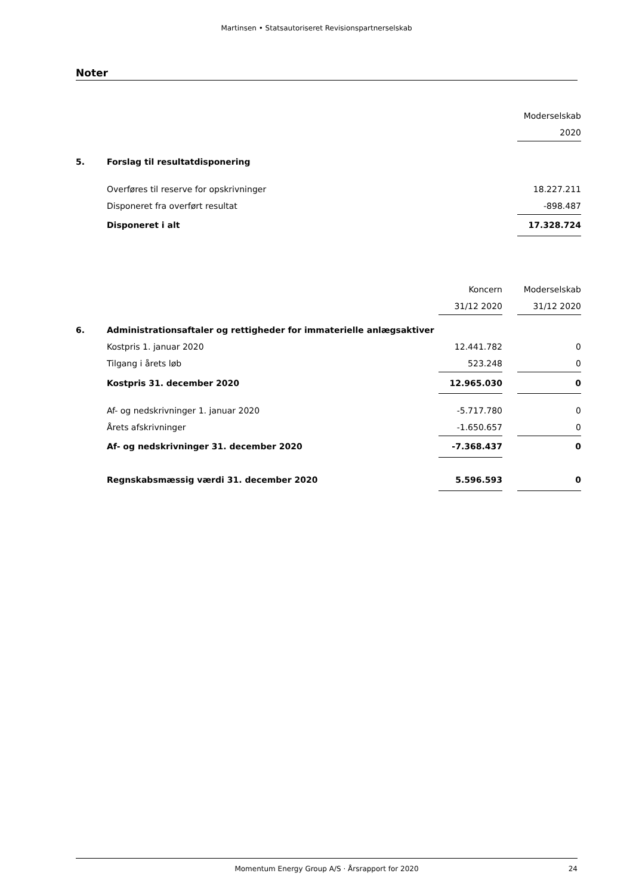Martinsen • Statsautoriseret Revisionspartnerselskab
Noter
| | | | | Moderselskab |
| | | | | 2020 |
| 5. | Forslag til resultatdisponering | | | |
| | Overføres til reserve for opskrivninger | | | 18.227.211 |
| | Disponeret fra overført resultat | | | -898.487 |
| | Disponeret i alt | | | 17.328.724 |
| | | Koncern | | Moderselskab |
| | | 31/12 2020 | | 31/12 2020 |
| 6. | Administrationsaftaler og rettigheder for immaterielle anlægsaktiver | | | |
| | Kostpris 1. januar 2020 | 12.441.782 | | 0 |
| | Tilgang i årets løb | 523.248 | | 0 |
| | Kostpris 31. december 2020 | 12.965.030 | | 0 |
| | Af- og nedskrivninger 1. januar 2020 | -5.717.780 | | 0 |
| | Årets afskrivninger | -1.650.657 | | 0 |
| | Af- og nedskrivninger 31. december 2020 | -7.368.437 | | 0 |
| | Regnskabsmæssig værdi 31. december 2020 | 5.596.593 | | 0 |
Momentum Energy Group A/S · Årsrapport for 2020 24